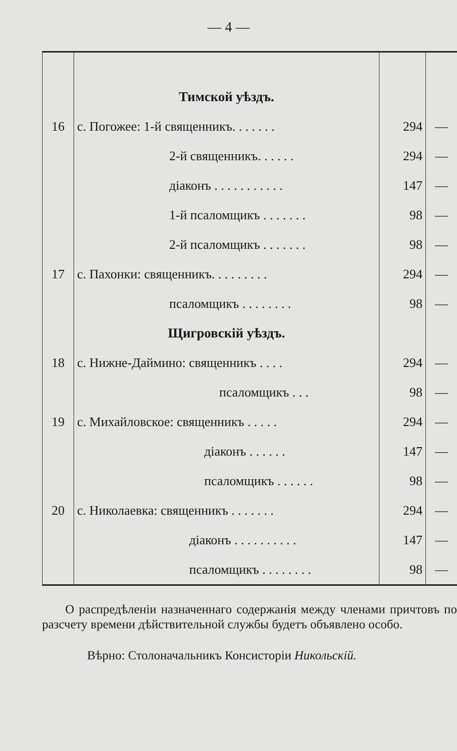— 4 —
| | Тимской уѣздъ. | | |
| 16 | с. Погожее: 1-й священникъ. . . . . . . | 294 | — |
| | 2-й священникъ. . . . . . | 294 | — |
| | діаконъ . . . . . . . . . . . | 147 | — |
| | 1-й псаломщикъ . . . . . . . | 98 | — |
| | 2-й псаломщикъ . . . . . . . | 98 | — |
| 17 | с. Пахонки: священникъ. . . . . . . . . | 294 | — |
| | псаломщикъ . . . . . . . . | 98 | — |
| | Щигровскій уѣздъ. | | |
| 18 | с. Нижне-Даймино: священникъ . . . . | 294 | — |
| | псаломщикъ . . . | 98 | — |
| 19 | с. Михайловское: священникъ . . . . . | 294 | — |
| | діаконъ . . . . . . | 147 | — |
| | псаломщикъ . . . . . . | 98 | — |
| 20 | с. Николаевка: священникъ . . . . . . . | 294 | — |
| | діаконъ . . . . . . . . . . | 147 | — |
| | псаломщикъ . . . . . . . . | 98 | — |
О распредѣленіи назначеннаго содержанія между членами причтовъ по разсчету времени дѣйствительной службы будетъ объявлено особо.
Вѣрно: Столоначальникъ Консисторіи Никольскій.